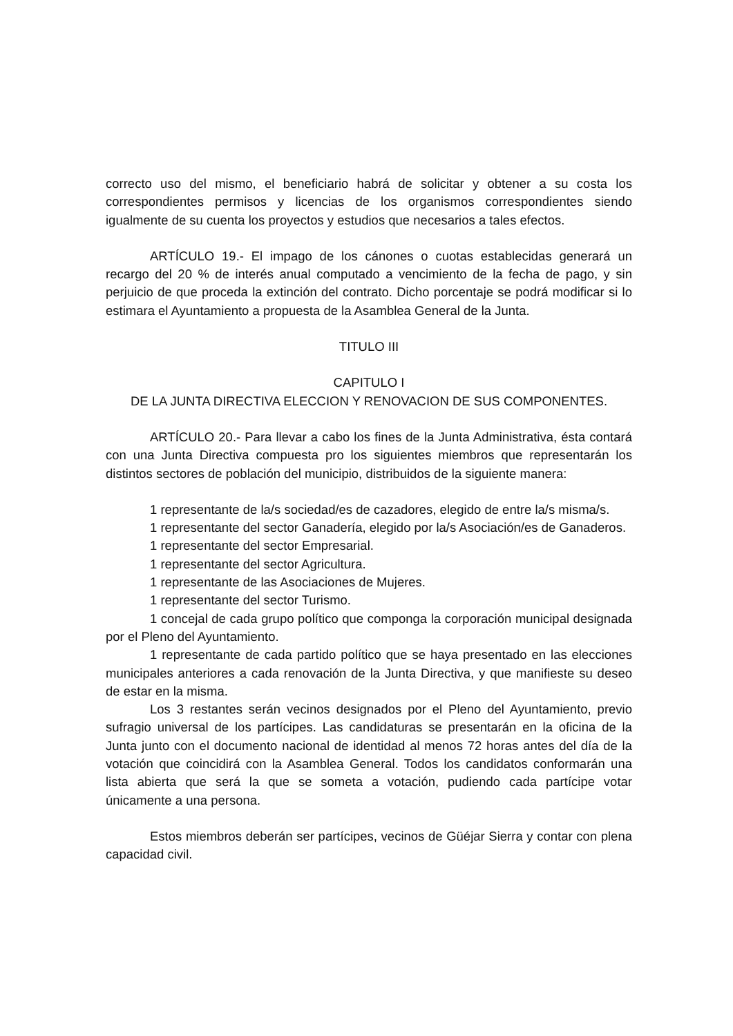correcto uso del mismo, el beneficiario habrá de solicitar y obtener a su costa los correspondientes permisos y licencias de los organismos correspondientes siendo igualmente de su cuenta los proyectos y estudios que necesarios a tales efectos.
ARTÍCULO 19.- El impago de los cánones o cuotas establecidas generará un recargo del 20 % de interés anual computado a vencimiento de la fecha de pago, y sin perjuicio de que proceda la extinción del contrato. Dicho porcentaje se podrá modificar si lo estimara el Ayuntamiento a propuesta de la Asamblea General de la Junta.
TITULO III
CAPITULO I
DE LA JUNTA DIRECTIVA ELECCION Y RENOVACION DE SUS COMPONENTES.
ARTÍCULO 20.- Para llevar a cabo los fines de la Junta Administrativa, ésta contará con una Junta Directiva compuesta pro los siguientes miembros que representarán los distintos sectores de población del municipio, distribuidos de la siguiente manera:
1 representante de la/s sociedad/es de cazadores, elegido de entre la/s misma/s.
1 representante del sector Ganadería, elegido por la/s Asociación/es de Ganaderos.
1 representante del sector Empresarial.
1 representante del sector Agricultura.
1 representante de las Asociaciones de Mujeres.
1 representante del sector Turismo.
1 concejal de cada grupo político que componga la corporación municipal designada por el Pleno del Ayuntamiento.
1 representante de cada partido político que se haya presentado en las elecciones municipales anteriores a cada renovación de la Junta Directiva, y que manifieste su deseo de estar en la misma.
Los 3 restantes serán vecinos designados por el Pleno del Ayuntamiento, previo sufragio universal de los partícipes. Las candidaturas se presentarán en la oficina de la Junta junto con el documento nacional de identidad al menos 72 horas antes del día de la votación que coincidirá con la Asamblea General. Todos los candidatos conformarán una lista abierta que será la que se someta a votación, pudiendo cada partícipe votar únicamente a una persona.
Estos miembros deberán ser partícipes, vecinos de Güéjar Sierra y contar con plena capacidad civil.